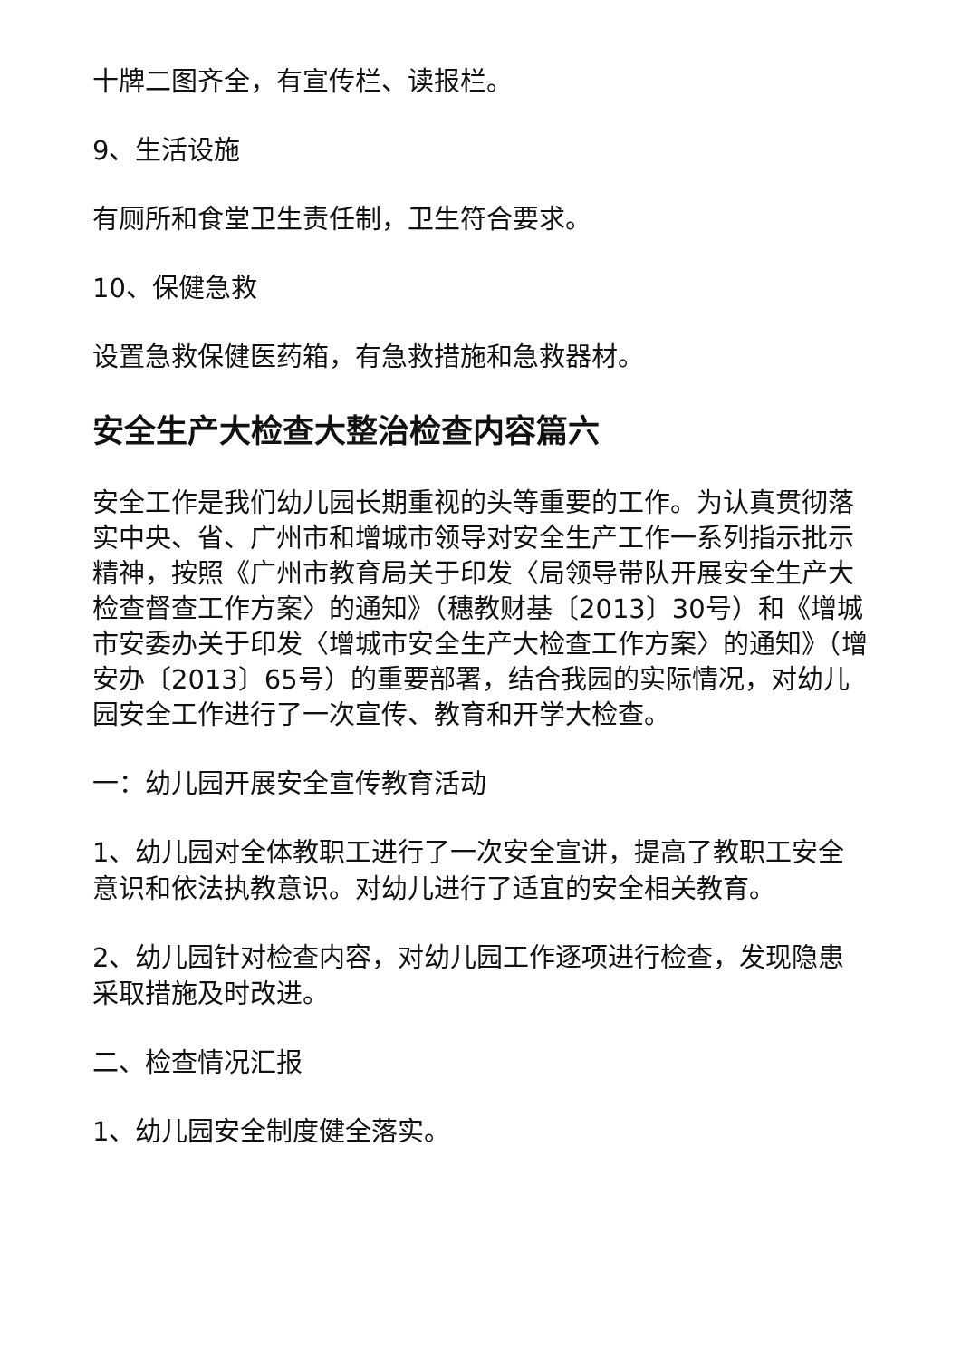十牌二图齐全，有宣传栏、读报栏。
9、生活设施
有厕所和食堂卫生责任制，卫生符合要求。
10、保健急救
设置急救保健医药箱，有急救措施和急救器材。
安全生产大检查大整治检查内容篇六
安全工作是我们幼儿园长期重视的头等重要的工作。为认真贯彻落实中央、省、广州市和增城市领导对安全生产工作一系列指示批示精神，按照《广州市教育局关于印发〈局领导带队开展安全生产大检查督查工作方案〉的通知》（穗教财基〔2013〕30号）和《增城市安委办关于印发〈增城市安全生产大检查工作方案〉的通知》（增安办〔2013〕65号）的重要部署，结合我园的实际情况，对幼儿园安全工作进行了一次宣传、教育和开学大检查。
一：幼儿园开展安全宣传教育活动
1、幼儿园对全体教职工进行了一次安全宣讲，提高了教职工安全意识和依法执教意识。对幼儿进行了适宜的安全相关教育。
2、幼儿园针对检查内容，对幼儿园工作逐项进行检查，发现隐患采取措施及时改进。
二、检查情况汇报
1、幼儿园安全制度健全落实。